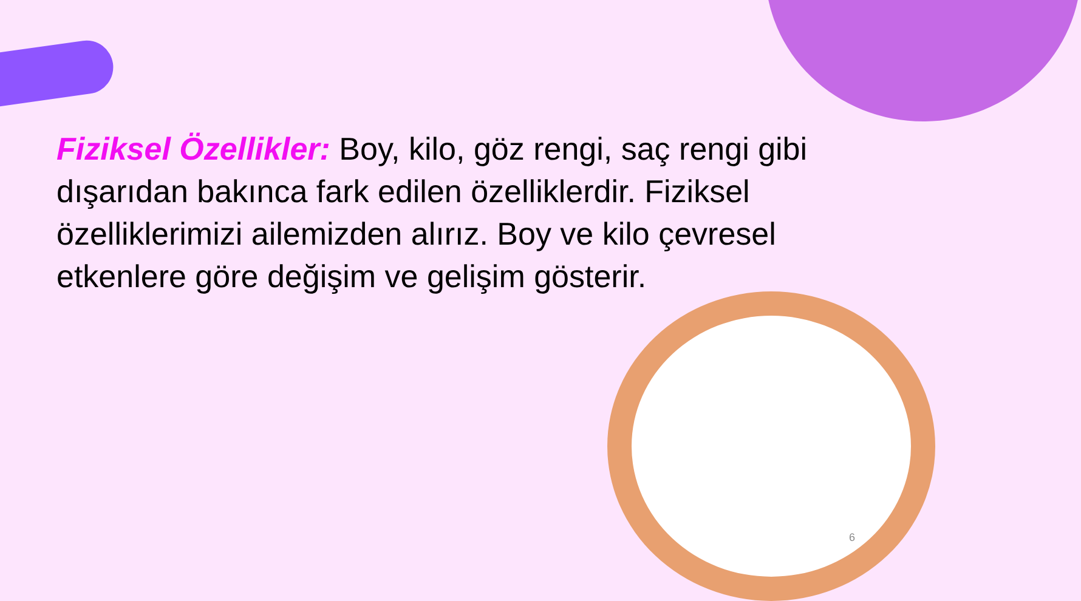Fiziksel Özellikler: Boy, kilo, göz rengi, saç rengi gibi dışarıdan bakınca fark edilen özelliklerdir. Fiziksel özelliklerimizi ailemizden alırız. Boy ve kilo çevresel etkenlere göre değişim ve gelişim gösterir.
6